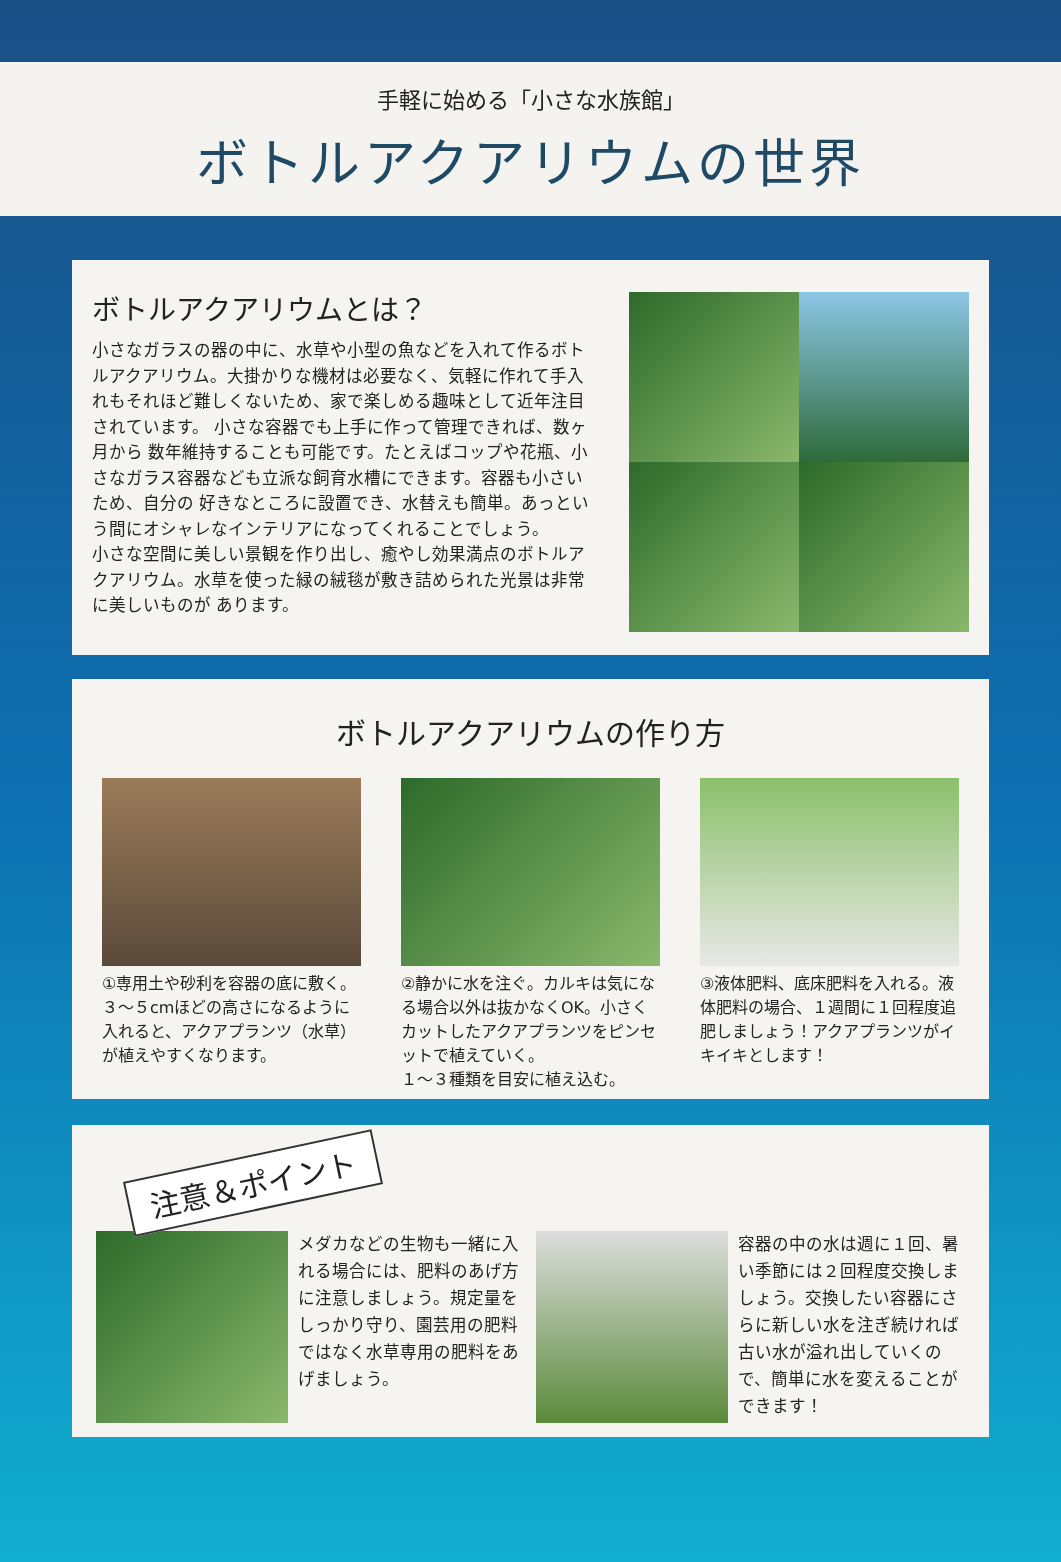手軽に始める「小さな水族館」
ボトルアクアリウムの世界
ボトルアクアリウムとは？
小さなガラスの器の中に、水草や小型の魚などを入れて作るボトルアクアリウム。大掛かりな機材は必要なく、気軽に作れて手入れもそれほど難しくないため、家で楽しめる趣味として近年注目されています。 小さな容器でも上手に作って管理できれば、数ヶ月から 数年維持することも可能です。たとえばコップや花瓶、小さなガラス容器なども立派な飼育水槽にできます。容器も小さいため、自分の 好きなところに設置でき、水替えも簡単。あっという間にオシャレなインテリアになってくれることでしょう。
小さな空間に美しい景観を作り出し、癒やし効果満点のボトルアクアリウム。水草を使った緑の絨毯が敷き詰められた光景は非常に美しいものが あります。
ボトルアクアリウムの作り方
①専用土や砂利を容器の底に敷く。
３～５cmほどの高さになるように入れると、アクアプランツ（水草）が植えやすくなります。
②静かに水を注ぐ。カルキは気になる場合以外は抜かなくOK。小さくカットしたアクアプランツをピンセットで植えていく。
１～３種類を目安に植え込む。
③液体肥料、底床肥料を入れる。液体肥料の場合、１週間に１回程度追肥しましょう！アクアプランツがイキイキとします！
注意＆ポイント
メダカなどの生物も一緒に入れる場合には、肥料のあげ方に注意しましょう。規定量をしっかり守り、園芸用の肥料ではなく水草専用の肥料をあげましょう。
容器の中の水は週に１回、暑い季節には２回程度交換しましょう。交換したい容器にさらに新しい水を注ぎ続ければ古い水が溢れ出していくので、簡単に水を変えることができます！